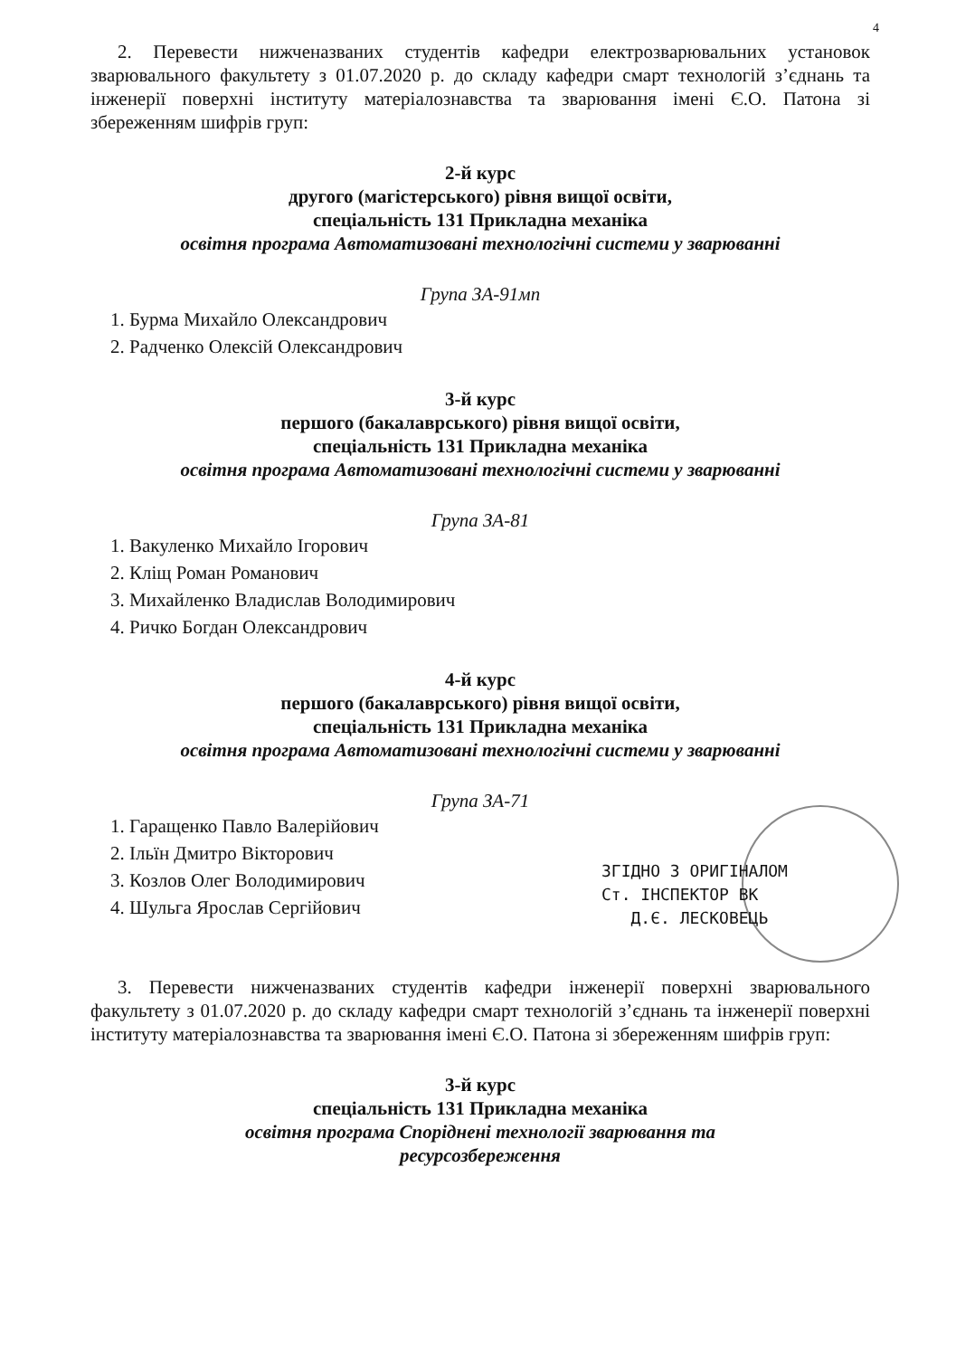4
2. Перевести нижченазваних студентів кафедри електрозварювальних установок зварювального факультету з 01.07.2020 р. до складу кафедри смарт технологій з’єднань та інженерії поверхні інституту матеріалознавства та зварювання імені Є.О. Патона зі збереженням шифрів груп:
2-й курс
другого (магістерського) рівня вищої освіти,
спеціальність 131 Прикладна механіка
освітня програма Автоматизовані технологічні системи у зварюванні
Група ЗА-91мп
1. Бурма Михайло Олександрович
2. Радченко Олексій Олександрович
3-й курс
першого (бакалаврського) рівня вищої освіти,
спеціальність 131 Прикладна механіка
освітня програма Автоматизовані технологічні системи у зварюванні
Група ЗА-81
1. Вакуленко Михайло Ігорович
2. Кліщ Роман Романович
3. Михайленко Владислав Володимирович
4. Ричко Богдан Олександрович
4-й курс
першого (бакалаврського) рівня вищої освіти,
спеціальність 131 Прикладна механіка
освітня програма Автоматизовані технологічні системи у зварюванні
Група ЗА-71
1. Гаращенко Павло Валерійович
2. Ільїн Дмитро Вікторович
3. Козлов Олег Володимирович
4. Шульга Ярослав Сергійович
3. Перевести нижченазваних студентів кафедри інженерії поверхні зварювального факультету з 01.07.2020 р. до складу кафедри смарт технологій з’єднань та інженерії поверхні інституту матеріалознавства та зварювання імені Є.О. Патона зі збереженням шифрів груп:
3-й курс
спеціальність 131 Прикладна механіка
освітня програма Споріднені технології зварювання та
ресурсозбереження
ЗГІДНО З ОРИГІНАЛОМ
Ст. ІНСПЕКТОР ВК
Д.Є. ЛЕСКОВЕЦЬ